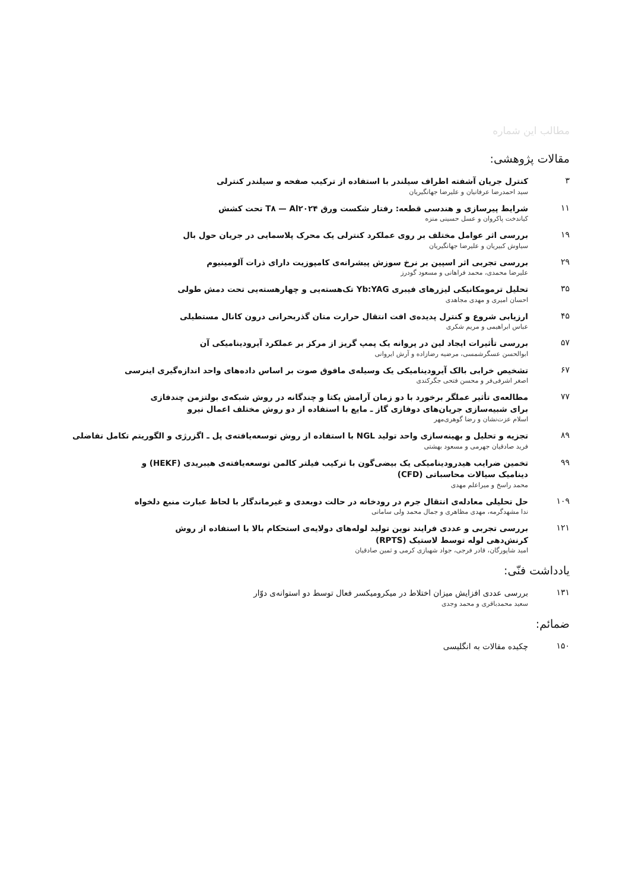مطالب این شماره
مقالات پژوهشی:
۳
کنترل جریان آشفته اطراف سیلندر با استفاده از ترکیب صفحه و سیلندر کنترلی
سید احمدرضا عرفانیان و علیرضا جهانگیریان
۱۱
شرایط پیرسازی و هندسی قطعه: رفتار شکست ورق T۸ — Al۲۰۲۴ تحت کشش
کیاندخت پاکروان و عسل حسینی منزه
۱۹
بررسی اثر عوامل مختلف بر روی عملکرد کنترلی یک محرک پلاسمایی در جریان حول بال
سیاوش کبیریان و علیرضا جهانگیریان
۲۹
بررسی تجربی اثر اسپین بر نرخ سوزش پیشرانه‌ی کامپوزیت دارای ذرات آلومینیوم
علیرضا محمدی، محمد فراهانی و مسعود گودرز
۳۵
تحلیل ترمومکانیکی لیزرهای فیبری Yb:YAG تک‌هسته‌یی و چهارهسته‌یی تحت دمش طولی
احسان امیری و مهدی مجاهدی
۴۵
ارزیابی شروع و کنترل پدیده‌ی افت انتقال حرارت متان گذربحرانی درون کانال مستطیلی
عباس ابراهیمی و مریم شکری
۵۷
بررسی تأثیرات ایجاد لین در پروانه یک پمپ گریز از مرکز بر عملکرد آیرودینامیکی آن
ابوالحسن عسگرشمسی، مرضیه رضازاده و آرش ایروانی
۶۷
تشخیص خرابی بالک آیرودینامیکی یک وسیله‌ی مافوق صوت بر اساس داده‌های واحد اندازه‌گیری اینرسی
اصغر اشرفی‌فر و محسن فتحی جگرکندی
۷۷
مطالعه‌ی تأثیر عملگر برخورد با دو زمان آرامش یکتا و چندگانه در روش شبکه‌ی بولتزمن چندفازی
برای شبیه‌سازی جریان‌های دوفازی گاز ـ مایع با استفاده از دو روش مختلف اعمال نیرو
اسلام عزت‌نشان و رضا گوهری‌مهر
۸۹
تجزیه و تحلیل و بهینه‌سازی واحد تولید NGL با استفاده از روش توسعه‌یافته‌ی پل ـ اگزرژی و الگوریتم تکامل تفاضلی
فرید صادقیان جهرمی و مسعود بهشتی
۹۹
تخمین ضرایب هیدرودینامیکی یک بیضی‌گون با ترکیب فیلتر کالمن توسعه‌یافته‌ی هیبریدی (HEKF) و
دینامیک سیالات محاسباتی (CFD)
محمد راسخ و میراعلم مهدی
۱۰۹
حل تحلیلی معادله‌ی انتقال جرم در رودخانه در حالت دوبعدی و غیرماندگار با لحاظ عبارت منبع دلخواه
ندا مشهدگرمه، مهدی مظاهری و جمال محمد ولی سامانی
۱۲۱
بررسی تجربی و عددی فرایند نوین تولید لوله‌های دولایه‌ی استحکام بالا با استفاده از روش
کرنش‌دهی لوله توسط لاستیک (RPTS)
امید شاپورگان، قادر فرجی، جواد شهبازی کرمی و ثمین صادقیان
یادداشت فنّی:
۱۳۱
بررسی عددی افزایش میزان اختلاط در میکرومیکسر فعال توسط دو استوانه‌ی دوّار
سعید محمدباقری و محمد وجدی
ضمائم:
۱۵۰
چکیده مقالات به انگلیسی